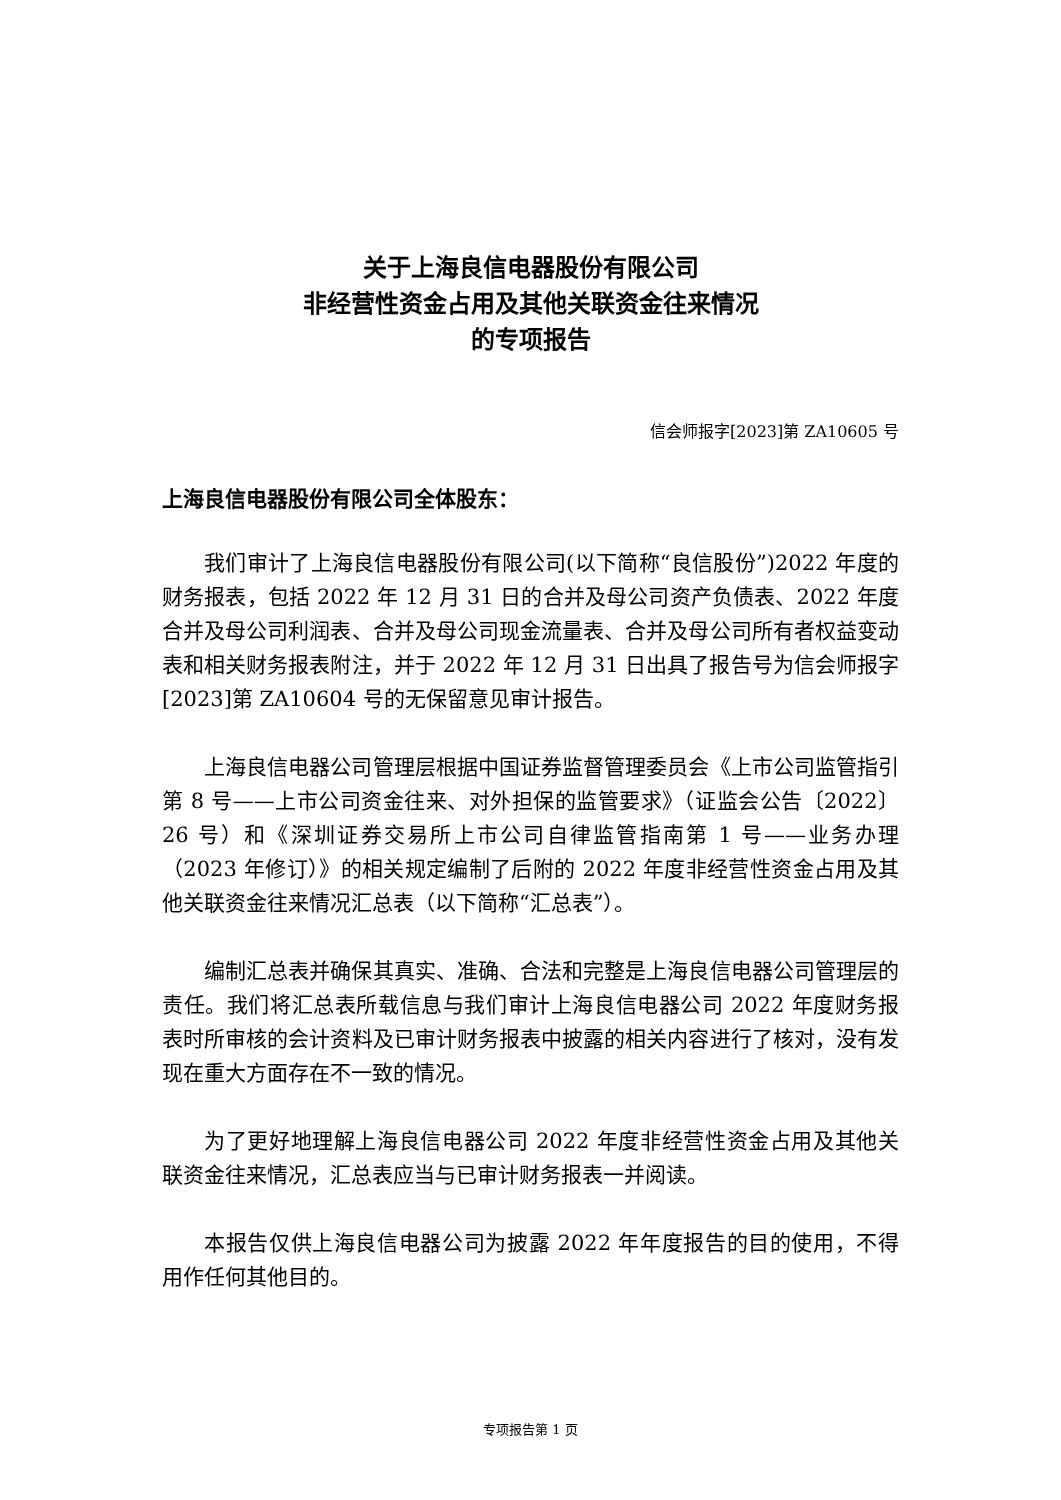关于上海良信电器股份有限公司
非经营性资金占用及其他关联资金往来情况
的专项报告
信会师报字[2023]第 ZA10605 号
上海良信电器股份有限公司全体股东：
我们审计了上海良信电器股份有限公司(以下简称“良信股份”)2022 年度的财务报表，包括 2022 年 12 月 31 日的合并及母公司资产负债表、2022 年度合并及母公司利润表、合并及母公司现金流量表、合并及母公司所有者权益变动表和相关财务报表附注，并于 2022 年 12 月 31 日出具了报告号为信会师报字[2023]第 ZA10604 号的无保留意见审计报告。
上海良信电器公司管理层根据中国证券监督管理委员会《上市公司监管指引第 8 号——上市公司资金往来、对外担保的监管要求》（证监会公告〔2022〕26 号）和《深圳证券交易所上市公司自律监管指南第 1 号——业务办理（2023 年修订）》的相关规定编制了后附的 2022 年度非经营性资金占用及其他关联资金往来情况汇总表（以下简称“汇总表”）。
编制汇总表并确保其真实、准确、合法和完整是上海良信电器公司管理层的责任。我们将汇总表所载信息与我们审计上海良信电器公司 2022 年度财务报表时所审核的会计资料及已审计财务报表中披露的相关内容进行了核对，没有发现在重大方面存在不一致的情况。
为了更好地理解上海良信电器公司 2022 年度非经营性资金占用及其他关联资金往来情况，汇总表应当与已审计财务报表一并阅读。
本报告仅供上海良信电器公司为披露 2022 年年度报告的目的使用，不得用作任何其他目的。
专项报告第 1 页